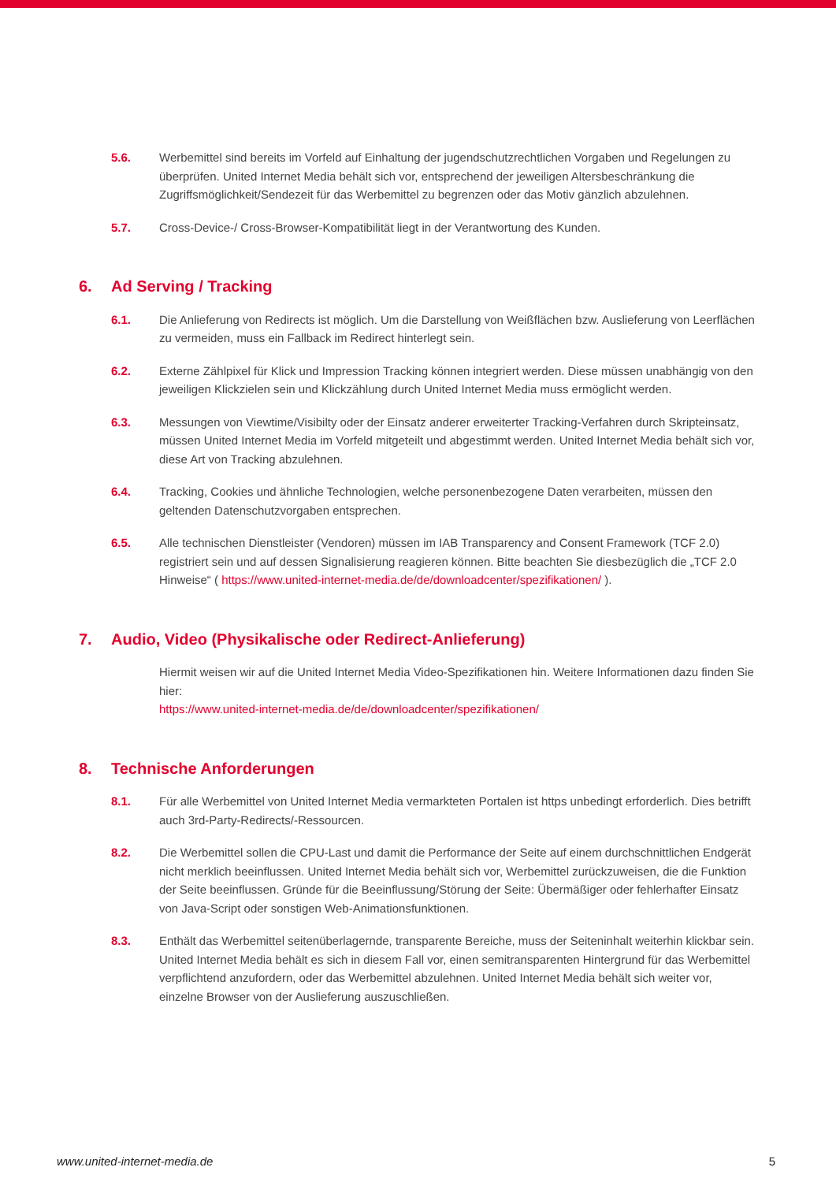5.6. Werbemittel sind bereits im Vorfeld auf Einhaltung der jugendschutzrechtlichen Vorgaben und Regelungen zu überprüfen. United Internet Media behält sich vor, entsprechend der jeweiligen Altersbeschränkung die Zugriffsmöglichkeit/Sendezeit für das Werbemittel zu begrenzen oder das Motiv gänzlich abzulehnen.
5.7. Cross-Device-/ Cross-Browser-Kompatibilität liegt in der Verantwortung des Kunden.
6. Ad Serving / Tracking
6.1. Die Anlieferung von Redirects ist möglich. Um die Darstellung von Weißflächen bzw. Auslieferung von Leerflächen zu vermeiden, muss ein Fallback im Redirect hinterlegt sein.
6.2. Externe Zählpixel für Klick und Impression Tracking können integriert werden. Diese müssen unabhängig von den jeweiligen Klickzielen sein und Klickzählung durch United Internet Media muss ermöglicht werden.
6.3. Messungen von Viewtime/Visibilty oder der Einsatz anderer erweiterter Tracking-Verfahren durch Skripteinsatz, müssen United Internet Media im Vorfeld mitgeteilt und abgestimmt werden. United Internet Media behält sich vor, diese Art von Tracking abzulehnen.
6.4. Tracking, Cookies und ähnliche Technologien, welche personenbezogene Daten verarbeiten, müssen den geltenden Datenschutzvorgaben entsprechen.
6.5. Alle technischen Dienstleister (Vendoren) müssen im IAB Transparency and Consent Framework (TCF 2.0) registriert sein und auf dessen Signalisierung reagieren können. Bitte beachten Sie diesbezüglich die „TCF 2.0 Hinweise“ ( https://www.united-internet-media.de/de/downloadcenter/spezifikationen/ ).
7. Audio, Video (Physikalische oder Redirect-Anlieferung)
Hiermit weisen wir auf die United Internet Media Video-Spezifikationen hin. Weitere Informationen dazu finden Sie hier:
https://www.united-internet-media.de/de/downloadcenter/spezifikationen/
8. Technische Anforderungen
8.1. Für alle Werbemittel von United Internet Media vermarkteten Portalen ist https unbedingt erforderlich. Dies betrifft auch 3rd-Party-Redirects/-Ressourcen.
8.2. Die Werbemittel sollen die CPU-Last und damit die Performance der Seite auf einem durchschnittlichen Endgerät nicht merklich beeinflussen. United Internet Media behält sich vor, Werbemittel zurückzuweisen, die die Funktion der Seite beeinflussen. Gründe für die Beeinflussung/Störung der Seite: Übermäßiger oder fehlerhafter Einsatz von Java-Script oder sonstigen Web-Animationsfunktionen.
8.3. Enthält das Werbemittel seitenüberlagernde, transparente Bereiche, muss der Seiteninhalt weiterhin klickbar sein. United Internet Media behält es sich in diesem Fall vor, einen semitransparenten Hintergrund für das Werbemittel verpflichtend anzufordern, oder das Werbemittel abzulehnen. United Internet Media behält sich weiter vor, einzelne Browser von der Auslieferung auszuschließen.
www.united-internet-media.de 5